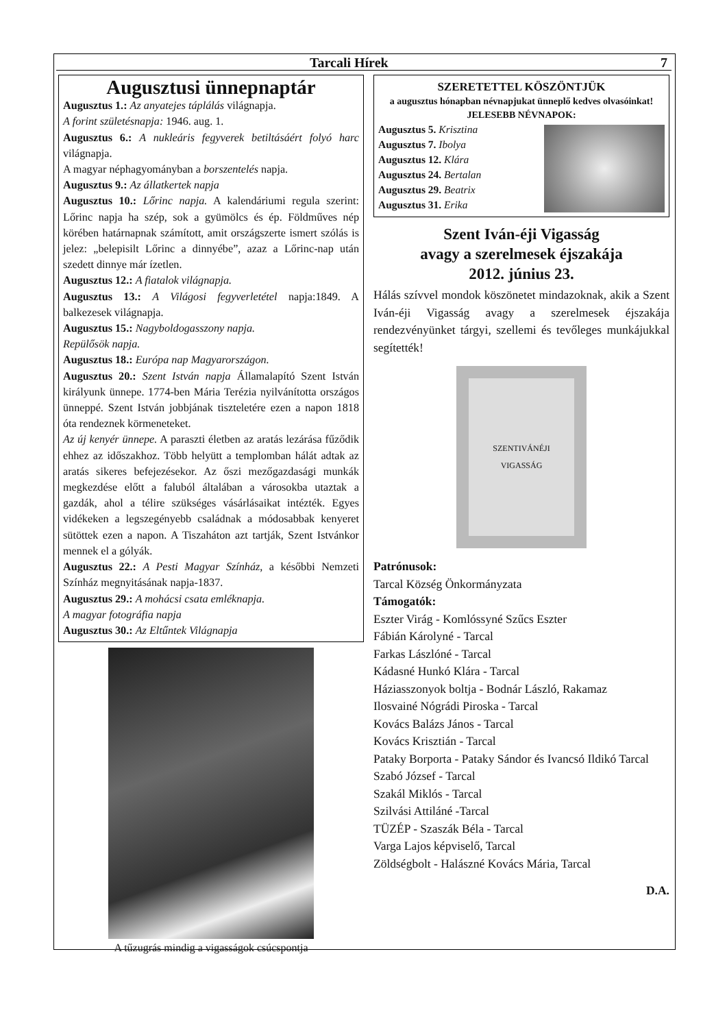Tarcali Hírek 7
Augusztusi ünnepnaptár
Augusztus 1.: Az anyatejes táplálás világnapja.
A forint születésnapja: 1946. aug. 1.
Augusztus 6.: A nukleáris fegyverek betiltásáért folyó harc világnapja.
A magyar néphagyományban a borszentelés napja.
Augusztus 9.: Az állatkertek napja
Augusztus 10.: Lőrinc napja. A kalendáriumi regula szerint: Lőrinc napja ha szép, sok a gyümölcs és ép. Földműves nép körében határnapnak számított, amit országszerte ismert szólás is jelez: „belepisilt Lőrinc a dinnyébe”, azaz a Lőrinc-nap után szedett dinnye már ízetlen.
Augusztus 12.: A fiatalok világnapja.
Augusztus 13.: A Világosi fegyverletétel napja:1849. A balkezesek világnapja.
Augusztus 15.: Nagyboldogasszony napja.
Repülősök napja.
Augusztus 18.: Európa nap Magyarországon.
Augusztus 20.: Szent István napja Államalapító Szent István királyunk ünnepe. 1774-ben Mária Terézia nyilvánította országos ünneppé. Szent István jobbjának tiszteletére ezen a napon 1818 óta rendeznek körmeneteket.
Az új kenyér ünnepe. A paraszti életben az aratás lezárása fűződik ehhez az időszakhoz. Több helyütt a templomban hálát adtak az aratás sikeres befejezésekor. Az őszi mezőgazdasági munkák megkezdése előtt a faluból általában a városokba utaztak a gazdák, ahol a télire szükséges vásárlásaikat intézték. Egyes vidékeken a legszegényebb családnak a módosabbak kenyeret sütöttek ezen a napon. A Tiszaháton azt tartják, Szent Istvánkor mennek el a gólyák.
Augusztus 22.: A Pesti Magyar Színház, a későbbi Nemzeti Színház megnyitásának napja-1837.
Augusztus 29.: A mohácsi csata emléknapja.
A magyar fotográfia napja
Augusztus 30.: Az Eltűntek Világnapja
A tűzugrás mindig a vigasságok csúcspontja
SZERETETTEL KÖSZÖNTJÜK
a augusztus hónapban névnapjukat ünneplő kedves olvasóinkat!
JELESEBB NÉVNAPOK:
Augusztus 5. Krisztina
Augusztus 7. Ibolya
Augusztus 12. Klára
Augusztus 24. Bertalan
Augusztus 29. Beatrix
Augusztus 31. Erika
Szent Iván-éji Vigasság
avagy a szerelmesek éjszakája
2012. június 23.
Hálás szívvel mondok köszönetet mindazoknak, akik a Szent Iván-éji Vigasság avagy a szerelmesek éjszakája rendezvényünket tárgyi, szellemi és tevőleges munkájukkal segítették!
SZENTIVÁNÉJI
VIGASSÁG
Patrónusok:
Tarcal Község Önkormányzata
Támogatók:
Eszter Virág - Komlóssyné Szűcs Eszter
Fábián Károlyné - Tarcal
Farkas Lászlóné - Tarcal
Kádasné Hunkó Klára - Tarcal
Háziasszonyok boltja - Bodnár László, Rakamaz
Ilosvainé Nógrádi Piroska - Tarcal
Kovács Balázs János - Tarcal
Kovács Krisztián - Tarcal
Pataky Borporta - Pataky Sándor és Ivancsó Ildikó Tarcal
Szabó József - Tarcal
Szakál Miklós - Tarcal
Szilvási Attiláné -Tarcal
TÜZÉP - Szaszák Béla - Tarcal
Varga Lajos képviselő, Tarcal
Zöldségbolt - Halászné Kovács Mária, Tarcal
D.A.